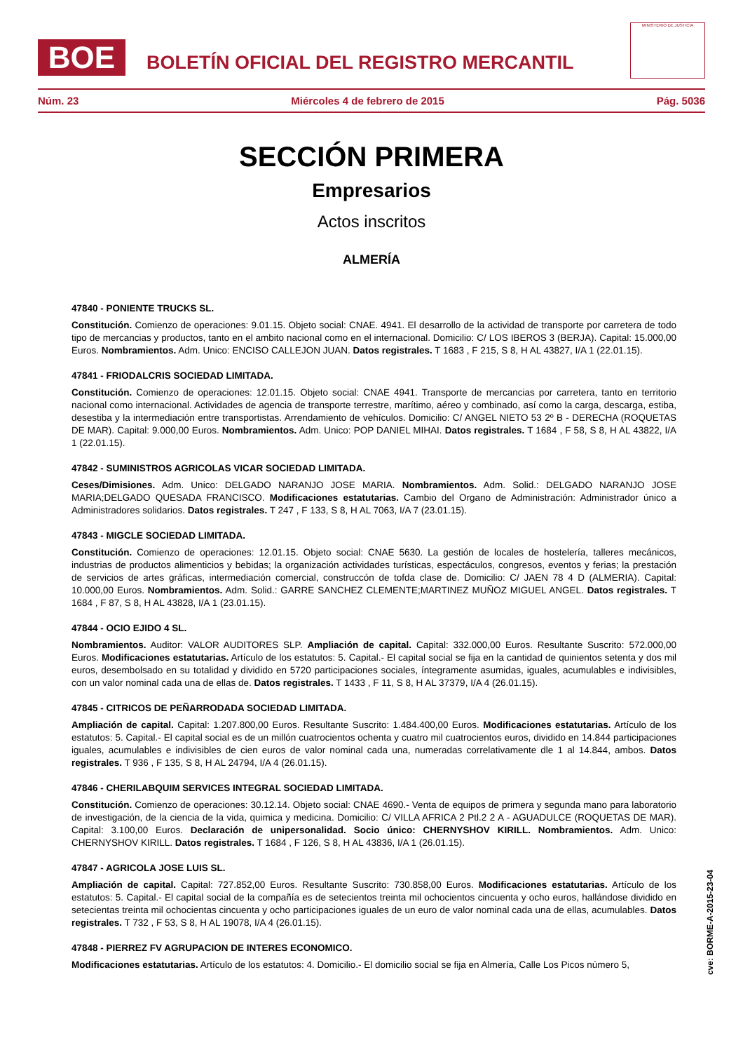BOE
BOLETÍN OFICIAL DEL REGISTRO MERCANTIL
MINISTERIO DE JUSTICIA
Núm. 23 Miércoles 4 de febrero de 2015 Pág. 5036
SECCIÓN PRIMERA
Empresarios
Actos inscritos
ALMERÍA
47840 - PONIENTE TRUCKS SL.
Constitución. Comienzo de operaciones: 9.01.15. Objeto social: CNAE. 4941. El desarrollo de la actividad de transporte por carretera de todo tipo de mercancias y productos, tanto en el ambito nacional como en el internacional. Domicilio: C/ LOS IBEROS 3 (BERJA). Capital: 15.000,00 Euros. Nombramientos. Adm. Unico: ENCISO CALLEJON JUAN. Datos registrales. T 1683 , F 215, S 8, H AL 43827, I/A 1 (22.01.15).
47841 - FRIODALCRIS SOCIEDAD LIMITADA.
Constitución. Comienzo de operaciones: 12.01.15. Objeto social: CNAE 4941. Transporte de mercancias por carretera, tanto en territorio nacional como internacional. Actividades de agencia de transporte terrestre, marítimo, aéreo y combinado, así como la carga, descarga, estiba, desestiba y la intermediación entre transportistas. Arrendamiento de vehículos. Domicilio: C/ ANGEL NIETO 53 2º B - DERECHA (ROQUETAS DE MAR). Capital: 9.000,00 Euros. Nombramientos. Adm. Unico: POP DANIEL MIHAI. Datos registrales. T 1684 , F 58, S 8, H AL 43822, I/A 1 (22.01.15).
47842 - SUMINISTROS AGRICOLAS VICAR SOCIEDAD LIMITADA.
Ceses/Dimisiones. Adm. Unico: DELGADO NARANJO JOSE MARIA. Nombramientos. Adm. Solid.: DELGADO NARANJO JOSE MARIA;DELGADO QUESADA FRANCISCO. Modificaciones estatutarias. Cambio del Organo de Administración: Administrador único a Administradores solidarios. Datos registrales. T 247 , F 133, S 8, H AL 7063, I/A 7 (23.01.15).
47843 - MIGCLE SOCIEDAD LIMITADA.
Constitución. Comienzo de operaciones: 12.01.15. Objeto social: CNAE 5630. La gestión de locales de hostelería, talleres mecánicos, industrias de productos alimenticios y bebidas; la organización actividades turísticas, espectáculos, congresos, eventos y ferias; la prestación de servicios de artes gráficas, intermediación comercial, construccón de tofda clase de. Domicilio: C/ JAEN 78 4 D (ALMERIA). Capital: 10.000,00 Euros. Nombramientos. Adm. Solid.: GARRE SANCHEZ CLEMENTE;MARTINEZ MUÑOZ MIGUEL ANGEL. Datos registrales. T 1684 , F 87, S 8, H AL 43828, I/A 1 (23.01.15).
47844 - OCIO EJIDO 4 SL.
Nombramientos. Auditor: VALOR AUDITORES SLP. Ampliación de capital. Capital: 332.000,00 Euros. Resultante Suscrito: 572.000,00 Euros. Modificaciones estatutarias. Artículo de los estatutos: 5. Capital.- El capital social se fija en la cantidad de quinientos setenta y dos mil euros, desembolsado en su totalidad y dividido en 5720 participaciones sociales, íntegramente asumidas, iguales, acumulables e indivisibles, con un valor nominal cada una de ellas de. Datos registrales. T 1433 , F 11, S 8, H AL 37379, I/A 4 (26.01.15).
47845 - CITRICOS DE PEÑARRODADA SOCIEDAD LIMITADA.
Ampliación de capital. Capital: 1.207.800,00 Euros. Resultante Suscrito: 1.484.400,00 Euros. Modificaciones estatutarias. Artículo de los estatutos: 5. Capital.- El capital social es de un millón cuatrocientos ochenta y cuatro mil cuatrocientos euros, dividido en 14.844 participaciones iguales, acumulables e indivisibles de cien euros de valor nominal cada una, numeradas correlativamente dle 1 al 14.844, ambos. Datos registrales. T 936 , F 135, S 8, H AL 24794, I/A 4 (26.01.15).
47846 - CHERILABQUIM SERVICES INTEGRAL SOCIEDAD LIMITADA.
Constitución. Comienzo de operaciones: 30.12.14. Objeto social: CNAE 4690.- Venta de equipos de primera y segunda mano para laboratorio de investigación, de la ciencia de la vida, quimica y medicina. Domicilio: C/ VILLA AFRICA 2 Ptl.2 2 A - AGUADULCE (ROQUETAS DE MAR). Capital: 3.100,00 Euros. Declaración de unipersonalidad. Socio único: CHERNYSHOV KIRILL. Nombramientos. Adm. Unico: CHERNYSHOV KIRILL. Datos registrales. T 1684 , F 126, S 8, H AL 43836, I/A 1 (26.01.15).
47847 - AGRICOLA JOSE LUIS SL.
Ampliación de capital. Capital: 727.852,00 Euros. Resultante Suscrito: 730.858,00 Euros. Modificaciones estatutarias. Artículo de los estatutos: 5. Capital.- El capital social de la compañía es de setecientos treinta mil ochocientos cincuenta y ocho euros, hallándose dividido en setecientas treinta mil ochocientas cincuenta y ocho participaciones iguales de un euro de valor nominal cada una de ellas, acumulables. Datos registrales. T 732 , F 53, S 8, H AL 19078, I/A 4 (26.01.15).
47848 - PIERREZ FV AGRUPACION DE INTERES ECONOMICO.
Modificaciones estatutarias. Artículo de los estatutos: 4. Domicilio.- El domicilio social se fija en Almería, Calle Los Picos número 5,
cve: BORME-A-2015-23-04